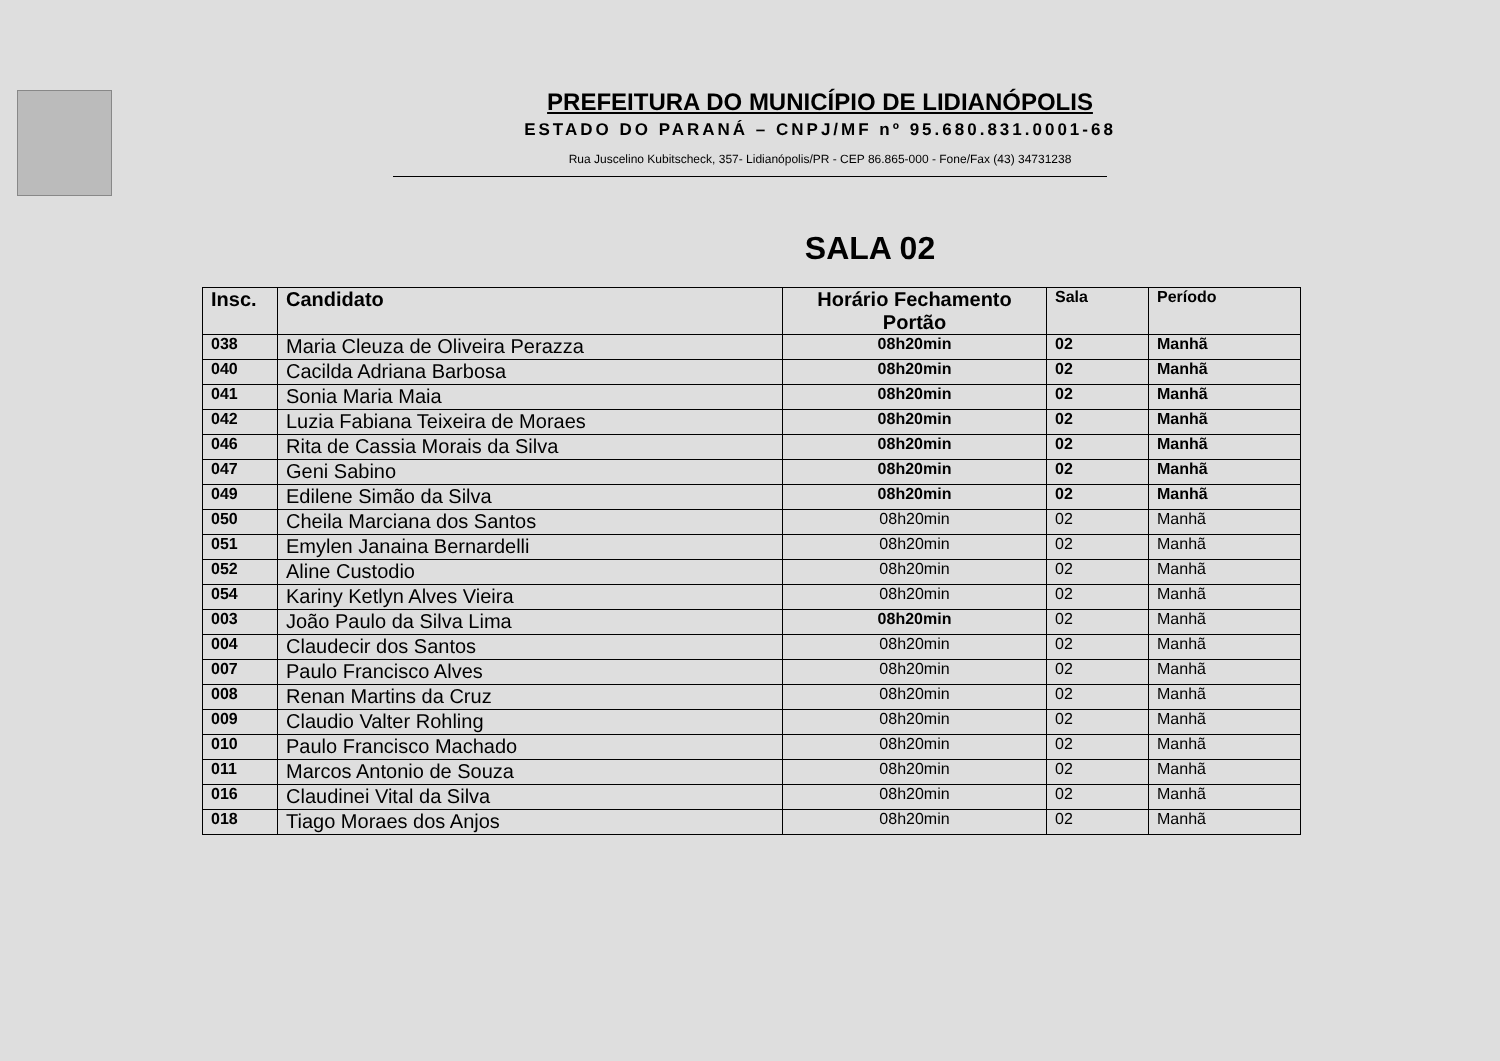PREFEITURA DO MUNICÍPIO DE LIDIANÓPOLIS
ESTADO DO PARANÁ – CNPJ/MF nº 95.680.831.0001-68
Rua Juscelino Kubitscheck, 357- Lidianópolis/PR - CEP 86.865-000 - Fone/Fax (43) 34731238
SALA 02
| Insc. | Candidato | Horário Fechamento Portão | Sala | Período |
| --- | --- | --- | --- | --- |
| 038 | Maria Cleuza de Oliveira Perazza | 08h20min | 02 | Manhã |
| 040 | Cacilda Adriana Barbosa | 08h20min | 02 | Manhã |
| 041 | Sonia Maria Maia | 08h20min | 02 | Manhã |
| 042 | Luzia Fabiana Teixeira de Moraes | 08h20min | 02 | Manhã |
| 046 | Rita de Cassia Morais da Silva | 08h20min | 02 | Manhã |
| 047 | Geni Sabino | 08h20min | 02 | Manhã |
| 049 | Edilene Simão da Silva | 08h20min | 02 | Manhã |
| 050 | Cheila Marciana dos Santos | 08h20min | 02 | Manhã |
| 051 | Emylen Janaina Bernardelli | 08h20min | 02 | Manhã |
| 052 | Aline Custodio | 08h20min | 02 | Manhã |
| 054 | Kariny Ketlyn Alves Vieira | 08h20min | 02 | Manhã |
| 003 | João Paulo da Silva Lima | 08h20min | 02 | Manhã |
| 004 | Claudecir dos Santos | 08h20min | 02 | Manhã |
| 007 | Paulo Francisco Alves | 08h20min | 02 | Manhã |
| 008 | Renan Martins da Cruz | 08h20min | 02 | Manhã |
| 009 | Claudio Valter Rohling | 08h20min | 02 | Manhã |
| 010 | Paulo Francisco Machado | 08h20min | 02 | Manhã |
| 011 | Marcos Antonio de Souza | 08h20min | 02 | Manhã |
| 016 | Claudinei Vital da Silva | 08h20min | 02 | Manhã |
| 018 | Tiago Moraes dos Anjos | 08h20min | 02 | Manhã |